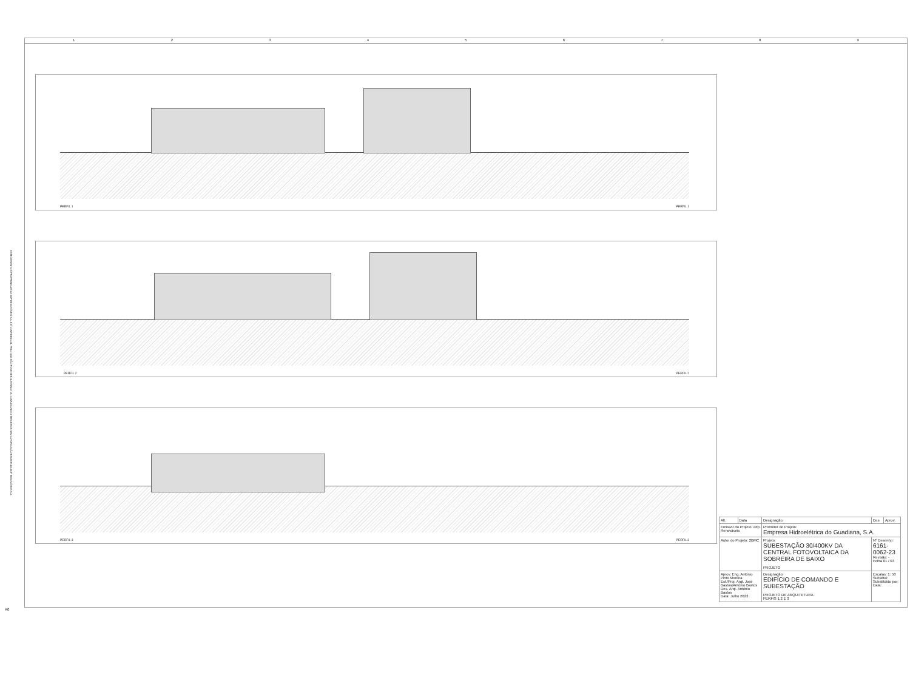123456789
ESTE DESENHO É PROPRIEDADE DA EDP RENOVÁVEIS S.A. E É CONFIDENCIAL, PELO QUE NÃO PODE SER ALTERADO OU COMUNICADO A TERCEIROS SEM AUTORIZAÇÃO ESCRITA DA EDP RENOVÁVEIS S.A.
PERFIL 1 PERFIL 1
PERFIL 2 PERFIL 2
PERFIL 3 PERFIL 3
| Alt. | Data | Designação | Des | Aprov. |
| Emissor do Projeto: edp Renováveis | | Promotor do Projeto: Empresa Hidroelétrica do Guadiana, S.A. | | |
| Autor do Projeto: 2BMC | | Projeto: SUBESTAÇÃO 30/400KV DA CENTRAL FOTOVOLTAICA DA SOBREIRA DE BAIXO PROJETO | Nº Desenho: 6161-0062-23 Revisão: - Folha 01 / 03 | |
| Aprov. Eng. António Pinto Moreira Est./Proj. Arqt. José Bastos/António Bastos Des. Arqt. António Bastos Data: Julho 2023 | | Designação: EDIFÍCIO DE COMANDO E SUBESTAÇÃO PROJETO DE ARQUITETURA PERFIS 1,2 E 3 | Escalas: 1: 50 Substitui: Substituído por: Data: | |
A0